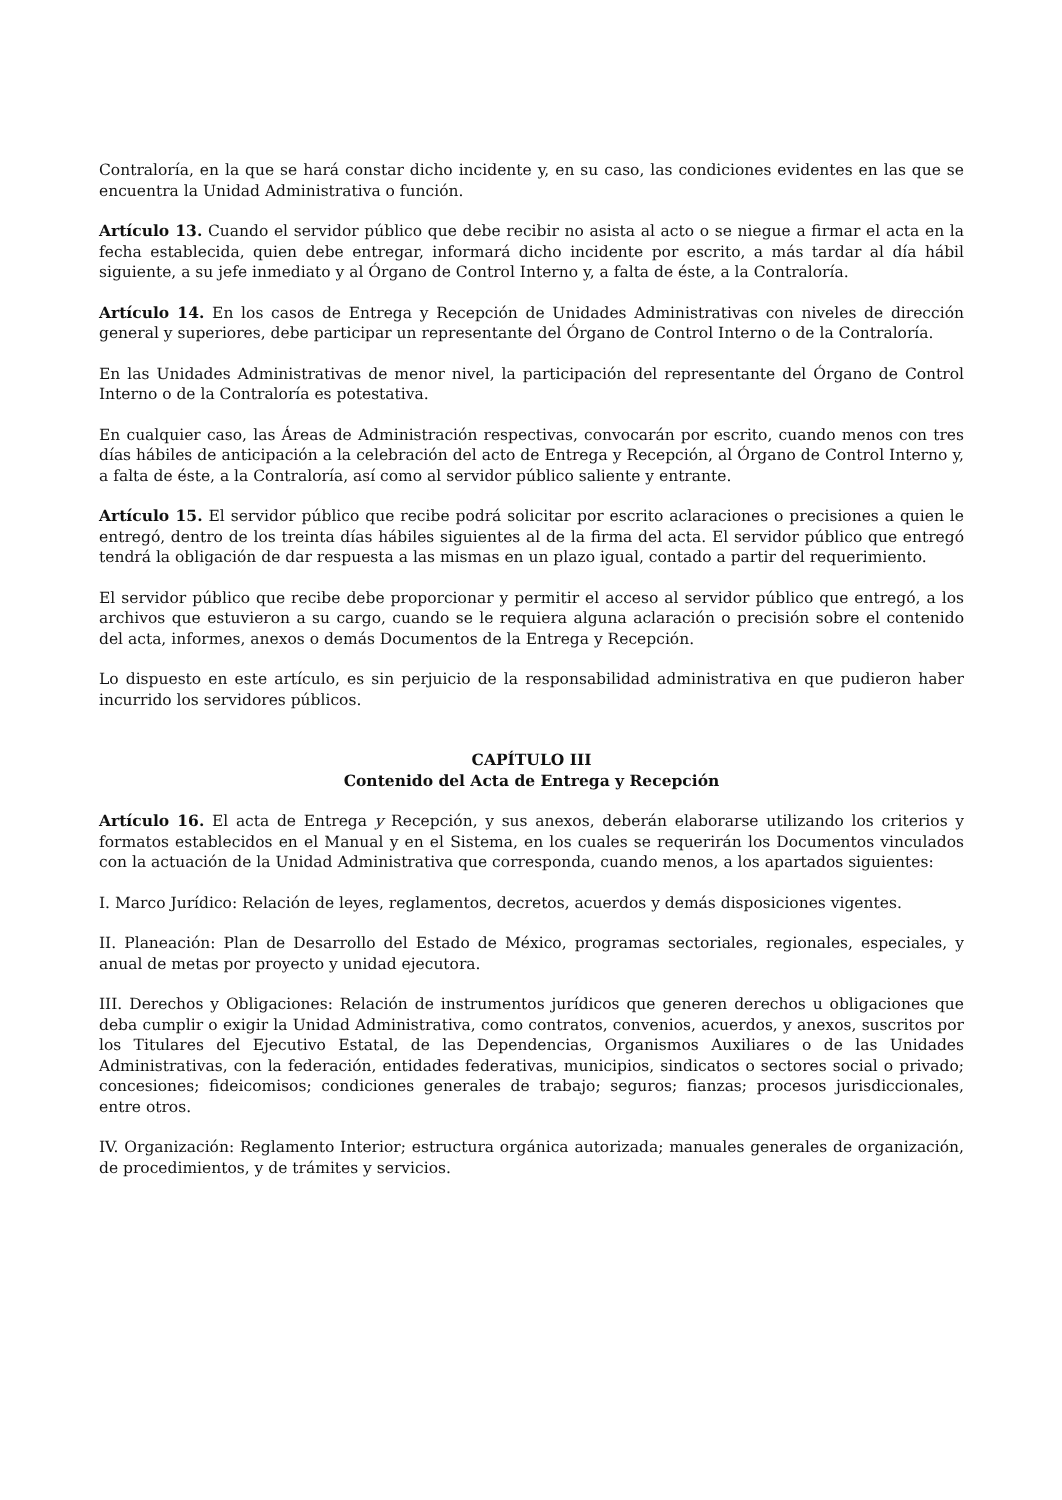Contraloría, en la que se hará constar dicho incidente y, en su caso, las condiciones evidentes en las que se encuentra la Unidad Administrativa o función.
Artículo 13. Cuando el servidor público que debe recibir no asista al acto o se niegue a firmar el acta en la fecha establecida, quien debe entregar, informará dicho incidente por escrito, a más tardar al día hábil siguiente, a su jefe inmediato y al Órgano de Control Interno y, a falta de éste, a la Contraloría.
Artículo 14. En los casos de Entrega y Recepción de Unidades Administrativas con niveles de dirección general y superiores, debe participar un representante del Órgano de Control Interno o de la Contraloría.
En las Unidades Administrativas de menor nivel, la participación del representante del Órgano de Control Interno o de la Contraloría es potestativa.
En cualquier caso, las Áreas de Administración respectivas, convocarán por escrito, cuando menos con tres días hábiles de anticipación a la celebración del acto de Entrega y Recepción, al Órgano de Control Interno y, a falta de éste, a la Contraloría, así como al servidor público saliente y entrante.
Artículo 15. El servidor público que recibe podrá solicitar por escrito aclaraciones o precisiones a quien le entregó, dentro de los treinta días hábiles siguientes al de la firma del acta. El servidor público que entregó tendrá la obligación de dar respuesta a las mismas en un plazo igual, contado a partir del requerimiento.
El servidor público que recibe debe proporcionar y permitir el acceso al servidor público que entregó, a los archivos que estuvieron a su cargo, cuando se le requiera alguna aclaración o precisión sobre el contenido del acta, informes, anexos o demás Documentos de la Entrega y Recepción.
Lo dispuesto en este artículo, es sin perjuicio de la responsabilidad administrativa en que pudieron haber incurrido los servidores públicos.
CAPÍTULO III
Contenido del Acta de Entrega y Recepción
Artículo 16. El acta de Entrega y Recepción, y sus anexos, deberán elaborarse utilizando los criterios y formatos establecidos en el Manual y en el Sistema, en los cuales se requerirán los Documentos vinculados con la actuación de la Unidad Administrativa que corresponda, cuando menos, a los apartados siguientes:
I. Marco Jurídico: Relación de leyes, reglamentos, decretos, acuerdos y demás disposiciones vigentes.
II. Planeación: Plan de Desarrollo del Estado de México, programas sectoriales, regionales, especiales, y anual de metas por proyecto y unidad ejecutora.
III. Derechos y Obligaciones: Relación de instrumentos jurídicos que generen derechos u obligaciones que deba cumplir o exigir la Unidad Administrativa, como contratos, convenios, acuerdos, y anexos, suscritos por los Titulares del Ejecutivo Estatal, de las Dependencias, Organismos Auxiliares o de las Unidades Administrativas, con la federación, entidades federativas, municipios, sindicatos o sectores social o privado; concesiones; fideicomisos; condiciones generales de trabajo; seguros; fianzas; procesos jurisdiccionales, entre otros.
IV. Organización: Reglamento Interior; estructura orgánica autorizada; manuales generales de organización, de procedimientos, y de trámites y servicios.